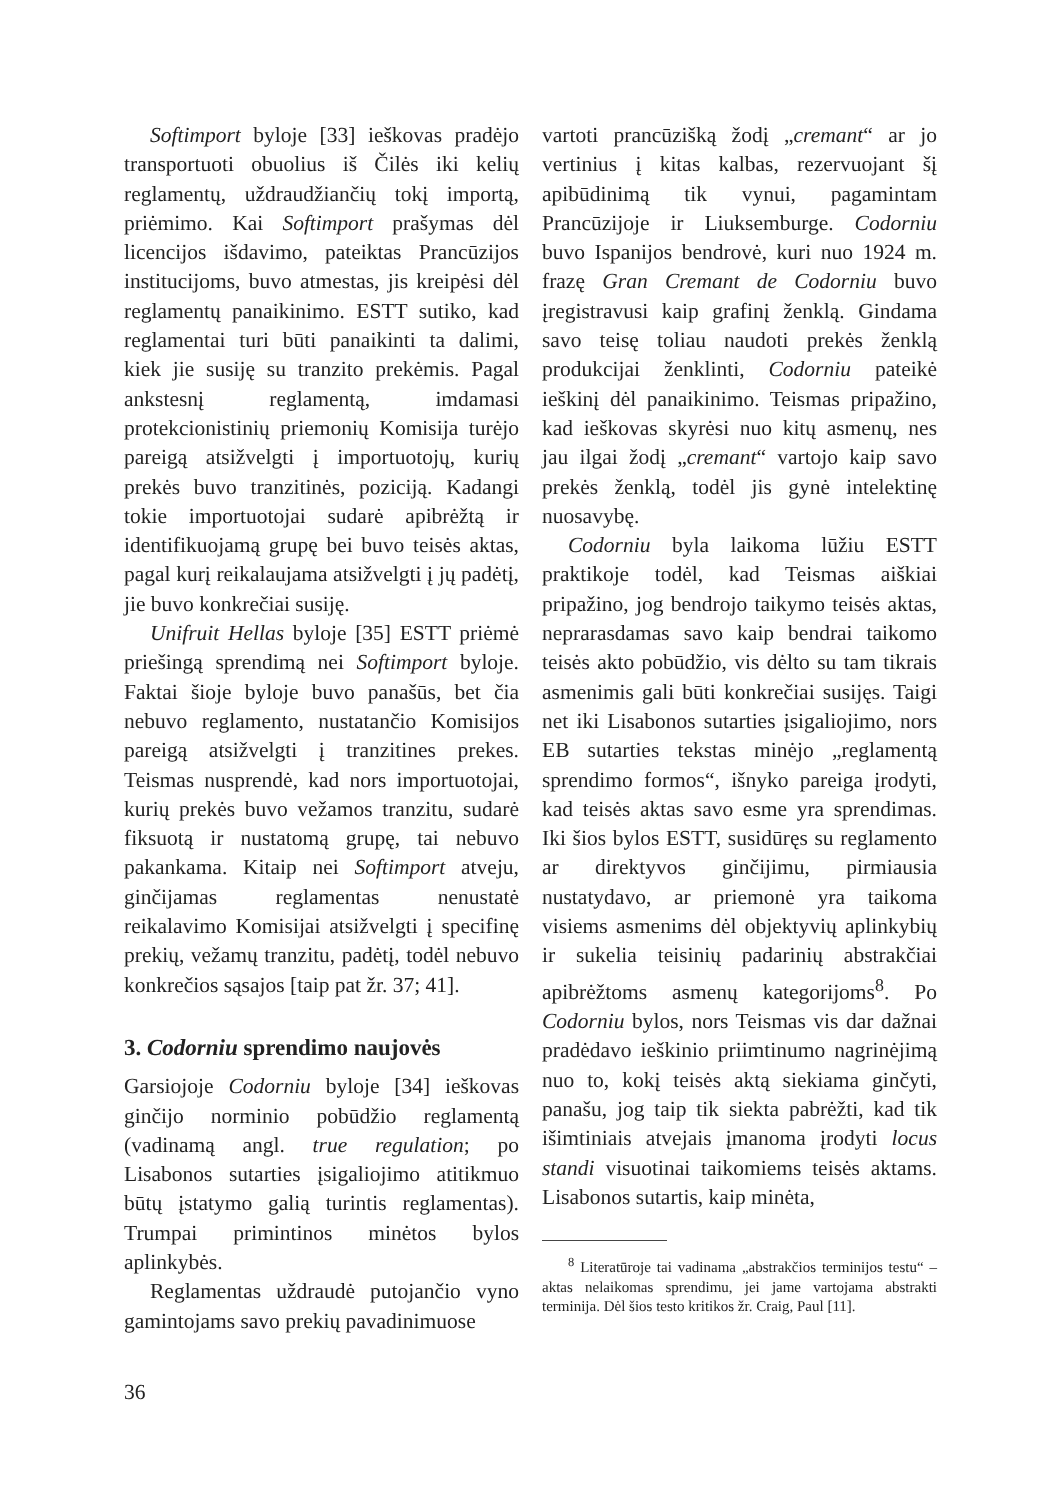Softimport byloje [33] ieškovas pradėjo transportuoti obuolius iš Čilės iki kelių reglamentų, uždraudžiančių tokį importą, priėmimo. Kai Softimport prašymas dėl licencijos išdavimo, pateiktas Prancūzijos institucijoms, buvo atmestas, jis kreipėsi dėl reglamentų panaikinimo. ESTT sutiko, kad reglamentai turi būti panaikinti ta dalimi, kiek jie susiję su tranzito prekėmis. Pagal ankstesnį reglamentą, imdamasi protekcionistinių priemonių Komisija turėjo pareigą atsižvelgti į importuotojų, kurių prekės buvo tranzitinės, poziciją. Kadangi tokie importuotojai sudarė apibrėžtą ir identifikuojamą grupę bei buvo teisės aktas, pagal kurį reikalaujama atsižvelgti į jų padėtį, jie buvo konkrečiai susiję.
Unifruit Hellas byloje [35] ESTT priėmė priešingą sprendimą nei Softimport byloje. Faktai šioje byloje buvo panašūs, bet čia nebuvo reglamento, nustatančio Komisijos pareigą atsižvelgti į tranzitines prekes. Teismas nusprendė, kad nors importuotojai, kurių prekės buvo vežamos tranzitu, sudarė fiksuotą ir nustatomą grupę, tai nebuvo pakankama. Kitaip nei Softimport atveju, ginčijamas reglamentas nenustatė reikalavimo Komisijai atsižvelgti į specifinę prekių, vežamų tranzitu, padėtį, todėl nebuvo konkrečios sąsajos [taip pat žr. 37; 41].
3. Codorniu sprendimo naujovės
Garsiojoje Codorniu byloje [34] ieškovas ginčijo norminio pobūdžio reglamentą (vadinamą angl. true regulation; po Lisabonos sutarties įsigaliojimo atitikmuo būtų įstatymo galią turintis reglamentas). Trumpai primintinos minėtos bylos aplinkybės.
Reglamentas uždraudė putojančio vyno gamintojams savo prekių pavadinimuose
vartoti prancūzišką žodį „cremant“ ar jo vertinius į kitas kalbas, rezervuojant šį apibūdinimą tik vynui, pagamintam Prancūzijoje ir Liuksemburge. Codorniu buvo Ispanijos bendrovė, kuri nuo 1924 m. frazę Gran Cremant de Codorniu buvo įregistravusi kaip grafinį ženklą. Gindama savo teisę toliau naudoti prekės ženklą produkcijai ženklinti, Codorniu pateikė ieškinį dėl panaikinimo. Teismas pripažino, kad ieškovas skyrėsi nuo kitų asmenų, nes jau ilgai žodį „cremant“ vartojo kaip savo prekės ženklą, todėl jis gynė intelektinę nuosavybę.
Codorniu byla laikoma lūžiu ESTT praktikoje todėl, kad Teismas aiškiai pripažino, jog bendrojo taikymo teisės aktas, neprarasdamas savo kaip bendrai taikomo teisės akto pobūdžio, vis dėlto su tam tikrais asmenimis gali būti konkrečiai susijęs. Taigi net iki Lisabonos sutarties įsigaliojimo, nors EB sutarties tekstas minėjo „reglamentą sprendimo formos“, išnyko pareiga įrodyti, kad teisės aktas savo esme yra sprendimas. Iki šios bylos ESTT, susidūręs su reglamento ar direktyvos ginčijimu, pirmiausia nustatydavo, ar priemonė yra taikoma visiems asmenims dėl objektyvių aplinkybių ir sukelia teisinių padarinių abstrakčiai apibrėžtoms asmenų kategorijoms<sup>8</sup>. Po Codorniu bylos, nors Teismas vis dar dažnai pradėdavo ieškinio priimtinumo nagrinėjimą nuo to, kokį teisės aktą siekiama ginčyti, panašu, jog taip tik siekta pabrėžti, kad tik išimtiniais atvejais įmanoma įrodyti locus standi visuotinai taikomiems teisės aktams. Lisabonos sutartis, kaip minėta,
<sup>8</sup> Literatūroje tai vadinama „abstrakčios terminijos testu“ – aktas nelaikomas sprendimu, jei jame vartojama abstrakti terminija. Dėl šios testo kritikos žr. Craig, Paul [11].
36